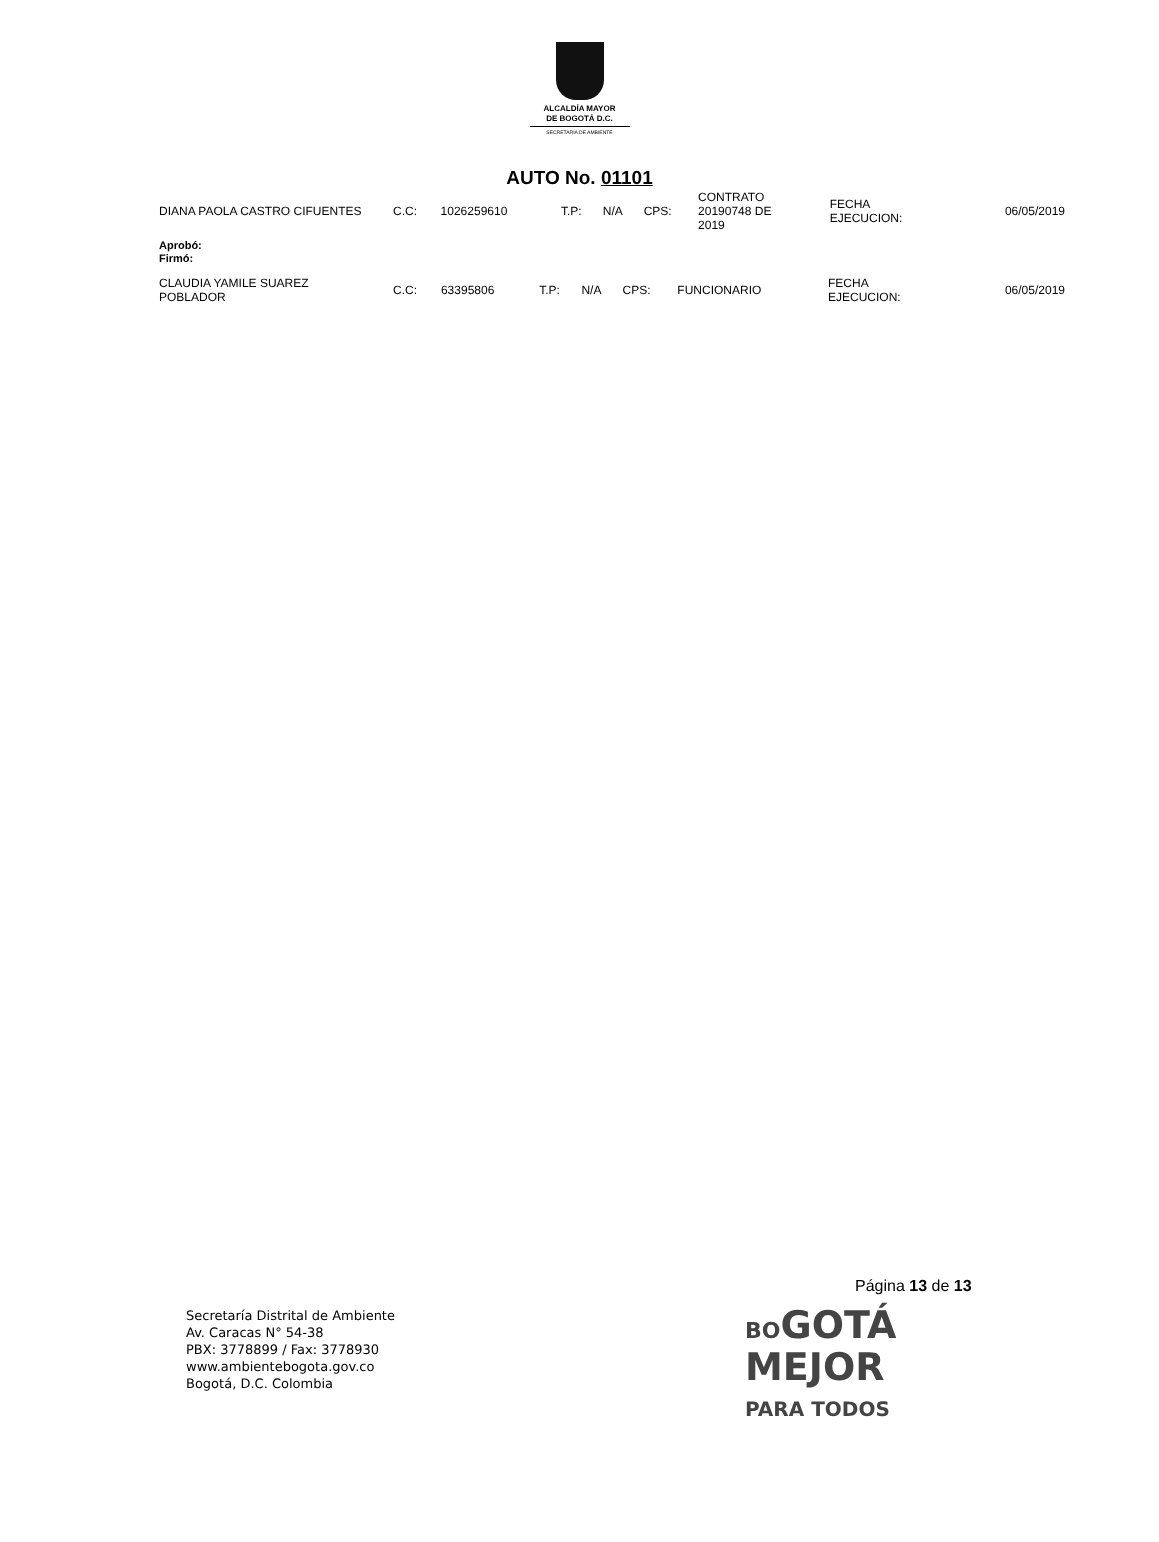ALCALDÍA MAYOR
DE BOGOTÁ D.C.
SECRETARÍA DE AMBIENTE
AUTO No. 01101
| DIANA PAOLA CASTRO CIFUENTES | C.C: | 1026259610 | T.P: | N/A | CPS: | CONTRATO 20190748 DE 2019 | FECHA EJECUCION: | 06/05/2019 |
Aprobó:
Firmó:
| CLAUDIA YAMILE SUAREZ POBLADOR | C.C: | 63395806 | T.P: | N/A | CPS: | FUNCIONARIO | FECHA EJECUCION: | 06/05/2019 |
Página 13 de 13
Secretaría Distrital de Ambiente
Av. Caracas N° 54-38
PBX: 3778899 / Fax: 3778930
www.ambientebogota.gov.co
Bogotá, D.C. Colombia
BOGOTÁ
MEJOR
PARA TODOS